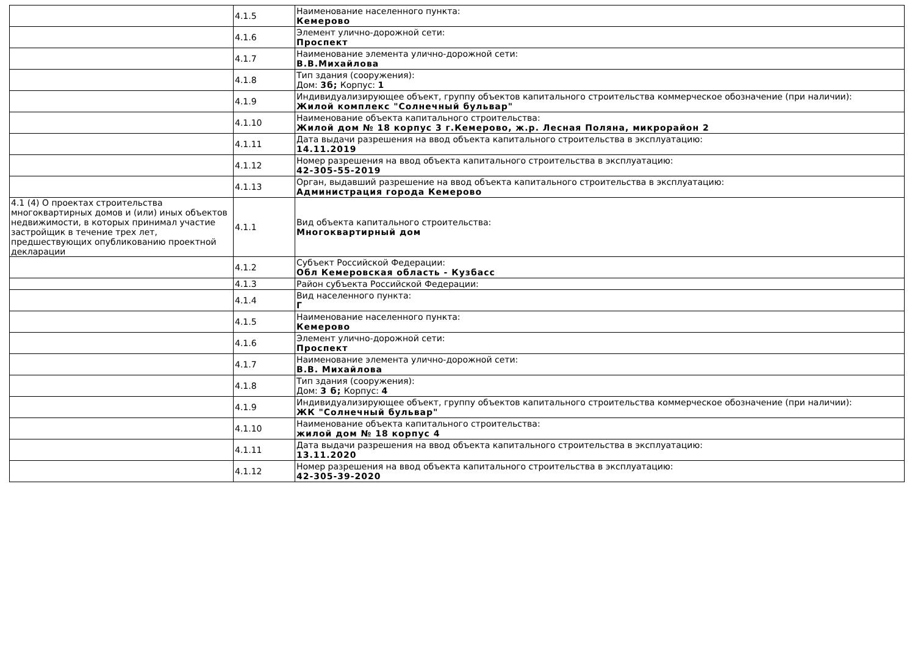| | 4.1.5 | Наименование населенного пункта: Кемерово |
| | 4.1.6 | Элемент улично-дорожной сети: Проспект |
| | 4.1.7 | Наименование элемента улично-дорожной сети: В.В.Михайлова |
| | 4.1.8 | Тип здания (сооружения): Дом: 3б; Корпус: 1 |
| | 4.1.9 | Индивидуализирующее объект, группу объектов капитального строительства коммерческое обозначение (при наличии): Жилой комплекс "Солнечный бульвар" |
| | 4.1.10 | Наименование объекта капитального строительства: Жилой дом № 18 корпус 3 г.Кемерово, ж.р. Лесная Поляна, микрорайон 2 |
| | 4.1.11 | Дата выдачи разрешения на ввод объекта капитального строительства в эксплуатацию: 14.11.2019 |
| | 4.1.12 | Номер разрешения на ввод объекта капитального строительства в эксплуатацию: 42-305-55-2019 |
| | 4.1.13 | Орган, выдавший разрешение на ввод объекта капитального строительства в эксплуатацию: Администрация города Кемерово |
| 4.1 (4) О проектах строительства многоквартирных домов и (или) иных объектов недвижимости, в которых принимал участие застройщик в течение трех лет, предшествующих опубликованию проектной декларации | 4.1.1 | Вид объекта капитального строительства: Многоквартирный дом |
| | 4.1.2 | Субъект Российской Федерации: Обл Кемеровская область - Кузбасс |
| | 4.1.3 | Район субъекта Российской Федерации: |
| | 4.1.4 | Вид населенного пункта: Г |
| | 4.1.5 | Наименование населенного пункта: Кемерово |
| | 4.1.6 | Элемент улично-дорожной сети: Проспект |
| | 4.1.7 | Наименование элемента улично-дорожной сети: В.В. Михайлова |
| | 4.1.8 | Тип здания (сооружения): Дом: 3 б; Корпус: 4 |
| | 4.1.9 | Индивидуализирующее объект, группу объектов капитального строительства коммерческое обозначение (при наличии): ЖК "Солнечный бульвар" |
| | 4.1.10 | Наименование объекта капитального строительства: жилой дом № 18 корпус 4 |
| | 4.1.11 | Дата выдачи разрешения на ввод объекта капитального строительства в эксплуатацию: 13.11.2020 |
| | 4.1.12 | Номер разрешения на ввод объекта капитального строительства в эксплуатацию: 42-305-39-2020 |